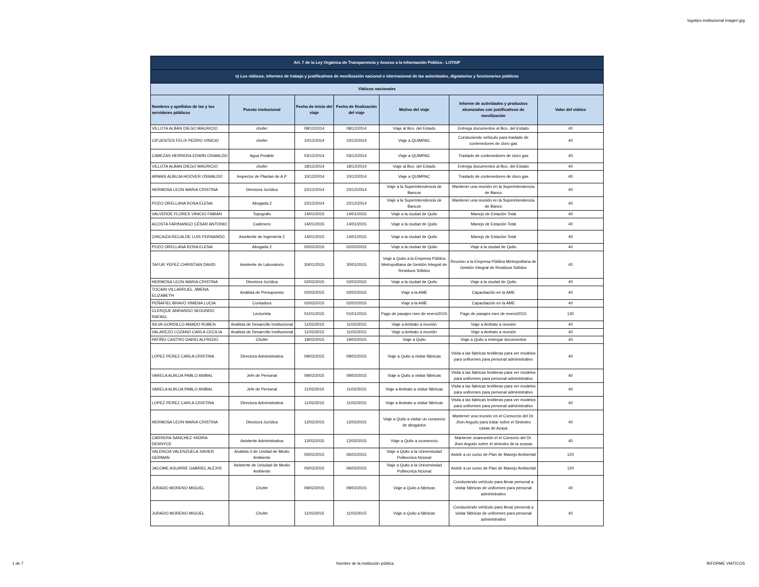logotipo institucional imagen jpg
| Art. 7 de la Ley Orgánica de Transparencia y Acceso a la Información Pública - LOTAIP | | | | | | |
| n) Los viáticos, informes de trabajo y justificativos de movilización nacional o internacional de las autoridades, dignatarios y funcionarios públicos | | | | | | |
| Viáticos nacionales | | | | | | |
| Nombres y apellidos de las y los servidores públicos | Puesto insitucional | Fecha de inicio del viaje | Fecha de finalización del viaje | Motivo del viaje | Informe de actividades y productos alcanzados con justificativos de movilización | Valor del viático |
| VILLOTA ALBAN DIEGO MAURICIO | chofer | 08/12/2014 | 08/12/2014 | Viaje al Bco. del Estado | Entrega documentos al Bco. del Estado | 40 |
| CIFUENTES FELIX PEDRO VINICIO | chofer | 10/12/2014 | 10/12/2014 | Viaje a QUIMPAC | Conduciendo vehiculo para traslado de contenedores de cloro gas | 40 |
| CABEZAS HERRERA EDWIN OSWALDO | Agua Potable | 03/12/2014 | 03/12/2014 | Viaje a QUIMPAC | Traslado de contenedores de cloro gas | 40 |
| VILLOTA ALBAN DIEGO MAURICIO | chofer | 18/12/2014 | 18/12/2014 | Viaje al Bco. del Estado | Entrega documentos al Bco. del Estado | 40 |
| ARMAS ALBUJA HOOVER OSWALDO | Inspector de Plantas de A.P | 10/12/2014 | 10/12/2014 | Viaje a QUIMPAC | Traslado de contenedores de cloro gas | 40 |
| HERMOSA LEON MARIA CRISTINA | Directora Jurídica | 22/12/2014 | 22/12/2014 | Viaje a la Superintendencia de Bancos | Mantener una reunión en la Superintendencia de Banco | 40 |
| POZO ORELLANA ROSA ELENA | Abogada 2 | 22/12/2014 | 22/12/2014 | Viaje a la Superintendencia de Bancos | Mantener una reunión en la Superintendencia de Banco | 40 |
| VALVERDE FLORES VINICIO FABIAN | Topografo | 14/01/2015 | 14/01/2015 | Viaje a la ciudad de Quito | Manejo de Estación Total | 40 |
| ACOSTA FARINANGO CÉSAR ANTONIO | Cadenero | 14/01/2015 | 14/01/2015 | Viaje a la ciudad de Quito | Manejo de Estación Total | 40 |
| CHICAIZA RECALDE LUIS FERNANDO | Asisitente de Ingeniería 2 | 14/01/2015 | 14/01/2015 | Viaje a la ciudad de Quito | Manejo de Estación Total | 40 |
| POZO ORELLANA ROSA ELENA | Abogada 2 | 02/02/2015 | 02/02/2015 | Viaje a la ciudad de Quito | Viaje a la ciudad de Quito | 40 |
| TAFUR YEPEZ CHRISTIAN DAVID | Asistente de Laboratorio | 30/01/2015 | 30/01/2015 | Viaje a Quito a la Empresa Pública Metropolitana de Gestión Integral de Residuos Sólidos | Reunión a la Empresa Pública Metropolitana de Gestión Integral de Residuos Sólidos | 40 |
| HERMOSA LEON MARIA CRISTINA | Directora Jurídica | 02/02/2015 | 02/02/2015 | Viaje a la ciudad de Quito | Viaje a la ciudad de Quito | 40 |
| TOCAIN VILLARRUEL JIMENA ELIZABETH | Analista de Presupuesto | 02/02/2015 | 02/02/2015 | Viaje a la AME | Capacitación en la AME | 40 |
| PEÑAFIEL BRAVO XIMENA LUCIA | Contadora | 02/02/2015 | 02/02/2015 | Viaje a la AME | Capacitación en la AME | 40 |
| CLERQUE ANRANGO SEGUNDO RAFAEL | Lecturista | 01/01/2015 | 01/01/2015 | Pago de pasajes mes de enero/2015 | Pago de pasajes mes de enero/2015 | 130 |
| SILVA GORDILLO AMADO RUBEN | Analista de Desarrollo Institucional | 11/02/2015 | 11/02/2015 | Viaje a Ambato a reunión | Viaje a Ambato a reunión | 40 |
| VALAREZO LOZANO CARLA CECILIA | Analista de Desarrollo Institucional | 11/02/2015 | 11/02/2015 | Viaje a Ambato a reunión | Viaje a Ambato a reunión | 40 |
| PATIÑO CASTRO DARIO ALFREDO | Chofer | 19/02/2015 | 19/02/2015 | Viaje a Quito | Viaje a Quito a entregar documentos | 40 |
| LOPEZ PEREZ CARLA CRISTINA | Directora Administrativa | 09/02/2015 | 09/02/2015 | Viaje a Quito a visitar fábricas | Visita a las fabricas textileras para ver modelos para uniformes para personal administrativo | 40 |
| VARELA ALBUJA PABLO ANIBAL | Jefe de Personal | 09/02/2015 | 09/02/2015 | Viaje a Quito a visitar fábricas | Visita a las fabricas textileras para ver modelos para uniformes para personal administrativo | 40 |
| VARELA ALBUJA PABLO ANIBAL | Jefe de Personal | 11/02/2015 | 11/02/2015 | Viaje a Ambato a visitar fábricas | Visita a las fabricas textileras para ver modelos para uniformes para personal administrativo | 40 |
| LOPEZ PEREZ CARLA CRISTINA | Directora Administrativa | 11/02/2015 | 11/02/2015 | Viaje a Ambato a visitar fábricas | Visita a las fabricas textileras para ver modelos para uniformes para personal administrativo | 40 |
| HERMOSA LEON MARIA CRISTINA | Directora Jurídica | 12/02/2015 | 12/02/2015 | Viaje a Quito a visitar un consorcio de abogados | Mantener una reunión en el Consorcio del Dr. Jhon Argudo para tratar sobre el Siniestro casas de Azaya | 40 |
| CARRERA SANCHEZ YADIRA DENNYCE | Asistente Administrativa | 12/02/2015 | 12/02/2015 | Viaje a Quito a cconsorcio | Mantener unareunión el el Consorio del Dr. Jhon Argudo sobre el siniestro de la scasas | 40 |
| VALENCIA VALENZUELA XAVIER GERMAN | Analista 3 de Unidad de Medio Ambiente | 05/02/2015 | 06/02/2015 | Viaje a Quito a la Universisdad Politecnica Ncional | Asistir a un curso de Plan de Manejo Ambiental | 120 |
| JACOME AGUIRRE GABRIEL ALEXIS | Asistente de Uniudad de Medio Ambiente | 05/02/2015 | 06/02/2015 | Viaje a Quito a la Universisdad Politecnica Ncional | Asistir a un curso de Plan de Manejo Ambiental | 120 |
| JURADO MORENO MIGUEL | Chofer | 09/02/2015 | 09/02/2015 | Viaje a Quito a fábricas | Conduciendo vehículo para llevar personal a visitar fábricas de uniformes para personal administrativo | 40 |
| JURADO MORENO MIGUEL | Chofer | 11/02/2015 | 11/02/2015 | Viaje a Quito a fábricas | Conduciendo vehículo para llevar personal a visitar fábricas de uniformes para personal administrativo | 40 |
1 de 7 Nombre de la institución pública INFORME VIATICOS